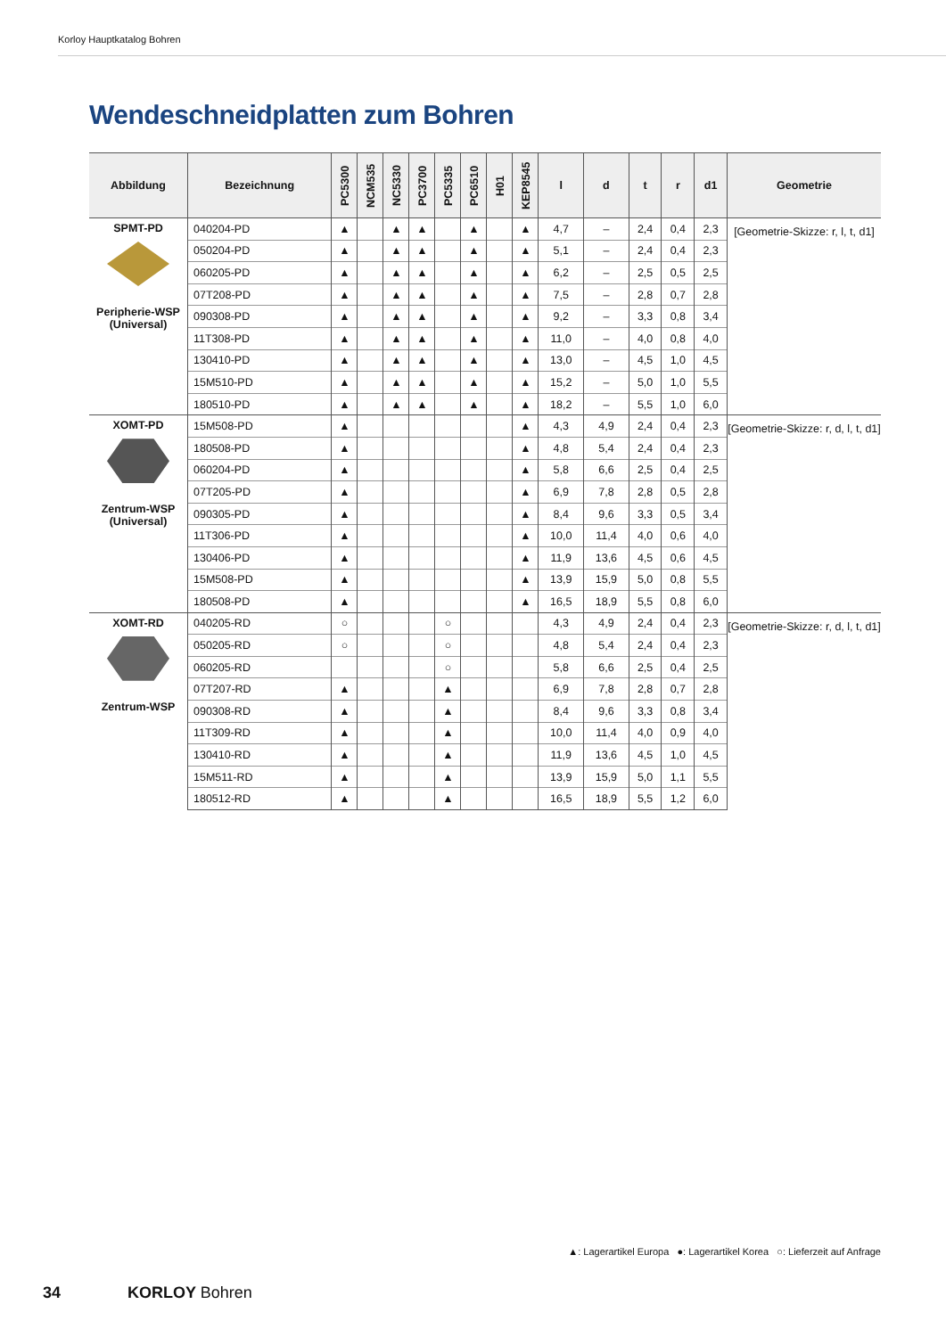Korloy Hauptkatalog Bohren
Wendeschneidplatten zum Bohren
| Abbildung | Bezeichnung | PC5300 | NCM535 | NC5330 | PC3700 | PC5335 | PC6510 | H01 | KEP8545 | l | d | t | r | d1 | Geometrie |
| --- | --- | --- | --- | --- | --- | --- | --- | --- | --- | --- | --- | --- | --- | --- | --- |
| SPMT-PD Peripherie-WSP (Universal) | 040204-PD | ▲ | | ▲ | ▲ | | ▲ | | ▲ | 4,7 | – | 2,4 | 0,4 | 2,3 | [Geometrie-Skizze: r, l, t, d1] |
| | 050204-PD | ▲ | | ▲ | ▲ | | ▲ | | ▲ | 5,1 | – | 2,4 | 0,4 | 2,3 | |
| | 060205-PD | ▲ | | ▲ | ▲ | | ▲ | | ▲ | 6,2 | – | 2,5 | 0,5 | 2,5 | |
| | 07T208-PD | ▲ | | ▲ | ▲ | | ▲ | | ▲ | 7,5 | – | 2,8 | 0,7 | 2,8 | |
| | 090308-PD | ▲ | | ▲ | ▲ | | ▲ | | ▲ | 9,2 | – | 3,3 | 0,8 | 3,4 | |
| | 11T308-PD | ▲ | | ▲ | ▲ | | ▲ | | ▲ | 11,0 | – | 4,0 | 0,8 | 4,0 | |
| | 130410-PD | ▲ | | ▲ | ▲ | | ▲ | | ▲ | 13,0 | – | 4,5 | 1,0 | 4,5 | |
| | 15M510-PD | ▲ | | ▲ | ▲ | | ▲ | | ▲ | 15,2 | – | 5,0 | 1,0 | 5,5 | |
| | 180510-PD | ▲ | | ▲ | ▲ | | ▲ | | ▲ | 18,2 | – | 5,5 | 1,0 | 6,0 | |
| XOMT-PD Zentrum-WSP (Universal) | 15M508-PD | ▲ | | | | | | | ▲ | 4,3 | 4,9 | 2,4 | 0,4 | 2,3 | [Geometrie-Skizze: r, d, l, t, d1] |
| | 180508-PD | ▲ | | | | | | | ▲ | 4,8 | 5,4 | 2,4 | 0,4 | 2,3 | |
| | 060204-PD | ▲ | | | | | | | ▲ | 5,8 | 6,6 | 2,5 | 0,4 | 2,5 | |
| | 07T205-PD | ▲ | | | | | | | ▲ | 6,9 | 7,8 | 2,8 | 0,5 | 2,8 | |
| | 090305-PD | ▲ | | | | | | | ▲ | 8,4 | 9,6 | 3,3 | 0,5 | 3,4 | |
| | 11T306-PD | ▲ | | | | | | | ▲ | 10,0 | 11,4 | 4,0 | 0,6 | 4,0 | |
| | 130406-PD | ▲ | | | | | | | ▲ | 11,9 | 13,6 | 4,5 | 0,6 | 4,5 | |
| | 15M508-PD | ▲ | | | | | | | ▲ | 13,9 | 15,9 | 5,0 | 0,8 | 5,5 | |
| | 180508-PD | ▲ | | | | | | | ▲ | 16,5 | 18,9 | 5,5 | 0,8 | 6,0 | |
| XOMT-RD Zentrum-WSP | 040205-RD | ○ | | | | ○ | | | | 4,3 | 4,9 | 2,4 | 0,4 | 2,3 | [Geometrie-Skizze: r, d, l, t, d1] |
| | 050205-RD | ○ | | | | ○ | | | | 4,8 | 5,4 | 2,4 | 0,4 | 2,3 | |
| | 060205-RD | | | | | ○ | | | | 5,8 | 6,6 | 2,5 | 0,4 | 2,5 | |
| | 07T207-RD | ▲ | | | | ▲ | | | | 6,9 | 7,8 | 2,8 | 0,7 | 2,8 | |
| | 090308-RD | ▲ | | | | ▲ | | | | 8,4 | 9,6 | 3,3 | 0,8 | 3,4 | |
| | 11T309-RD | ▲ | | | | ▲ | | | | 10,0 | 11,4 | 4,0 | 0,9 | 4,0 | |
| | 130410-RD | ▲ | | | | ▲ | | | | 11,9 | 13,6 | 4,5 | 1,0 | 4,5 | |
| | 15M511-RD | ▲ | | | | ▲ | | | | 13,9 | 15,9 | 5,0 | 1,1 | 5,5 | |
| | 180512-RD | ▲ | | | | ▲ | | | | 16,5 | 18,9 | 5,5 | 1,2 | 6,0 | |
▲: Lagerartikel Europa ●: Lagerartikel Korea ○: Lieferzeit auf Anfrage
34 KORLOY Bohren